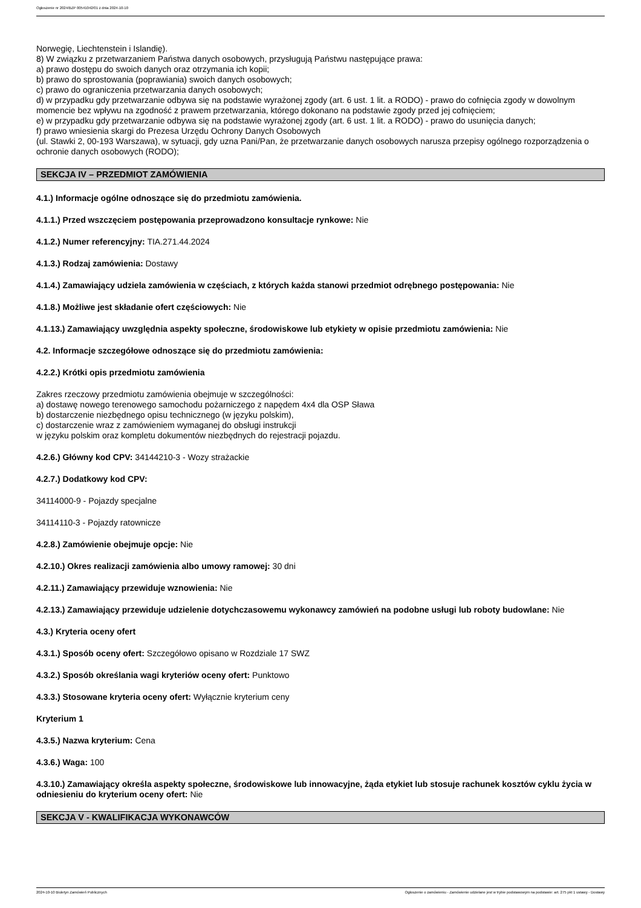Ogłoszenie nr 2024/BZP 00541042/01 z dnia 2024-10-10
Norwegię, Liechtenstein i Islandię).
8) W związku z przetwarzaniem Państwa danych osobowych, przysługują Państwu następujące prawa:
a) prawo dostępu do swoich danych oraz otrzymania ich kopii;
b) prawo do sprostowania (poprawiania) swoich danych osobowych;
c) prawo do ograniczenia przetwarzania danych osobowych;
d) w przypadku gdy przetwarzanie odbywa się na podstawie wyrażonej zgody (art. 6 ust. 1 lit. a RODO) - prawo do cofnięcia zgody w dowolnym momencie bez wpływu na zgodność z prawem przetwarzania, którego dokonano na podstawie zgody przed jej cofnięciem;
e) w przypadku gdy przetwarzanie odbywa się na podstawie wyrażonej zgody (art. 6 ust. 1 lit. a RODO) - prawo do usunięcia danych;
f) prawo wniesienia skargi do Prezesa Urzędu Ochrony Danych Osobowych
(ul. Stawki 2, 00-193 Warszawa), w sytuacji, gdy uzna Pani/Pan, że przetwarzanie danych osobowych narusza przepisy ogólnego rozporządzenia o ochronie danych osobowych (RODO);
SEKCJA IV – PRZEDMIOT ZAMÓWIENIA
4.1.) Informacje ogólne odnoszące się do przedmiotu zamówienia.
4.1.1.) Przed wszczęciem postępowania przeprowadzono konsultacje rynkowe: Nie
4.1.2.) Numer referencyjny: TIA.271.44.2024
4.1.3.) Rodzaj zamówienia: Dostawy
4.1.4.) Zamawiający udziela zamówienia w częściach, z których każda stanowi przedmiot odrębnego postępowania: Nie
4.1.8.) Możliwe jest składanie ofert częściowych: Nie
4.1.13.) Zamawiający uwzględnia aspekty społeczne, środowiskowe lub etykiety w opisie przedmiotu zamówienia: Nie
4.2. Informacje szczegółowe odnoszące się do przedmiotu zamówienia:
4.2.2.) Krótki opis przedmiotu zamówienia
Zakres rzeczowy przedmiotu zamówienia obejmuje w szczególności:
a) dostawę nowego terenowego samochodu pożarniczego z napędem 4x4 dla OSP Sława
b) dostarczenie niezbędnego opisu technicznego (w języku polskim),
c) dostarczenie wraz z zamówieniem wymaganej do obsługi instrukcji
w języku polskim oraz kompletu dokumentów niezbędnych do rejestracji pojazdu.
4.2.6.) Główny kod CPV: 34144210-3 - Wozy strażackie
4.2.7.) Dodatkowy kod CPV:
34114000-9 - Pojazdy specjalne
34114110-3 - Pojazdy ratownicze
4.2.8.) Zamówienie obejmuje opcje: Nie
4.2.10.) Okres realizacji zamówienia albo umowy ramowej: 30 dni
4.2.11.) Zamawiający przewiduje wznowienia: Nie
4.2.13.) Zamawiający przewiduje udzielenie dotychczasowemu wykonawcy zamówień na podobne usługi lub roboty budowlane: Nie
4.3.) Kryteria oceny ofert
4.3.1.) Sposób oceny ofert: Szczegółowo opisano w Rozdziale 17 SWZ
4.3.2.) Sposób określania wagi kryteriów oceny ofert: Punktowo
4.3.3.) Stosowane kryteria oceny ofert: Wyłącznie kryterium ceny
Kryterium 1
4.3.5.) Nazwa kryterium: Cena
4.3.6.) Waga: 100
4.3.10.) Zamawiający określa aspekty społeczne, środowiskowe lub innowacyjne, żąda etykiet lub stosuje rachunek kosztów cyklu życia w odniesieniu do kryterium oceny ofert: Nie
SEKCJA V - KWALIFIKACJA WYKONAWCÓW
2024-10-10 Biuletyn Zamówień Publicznych Ogłoszenie o zamówieniu - Zamówienie udzielane jest w trybie podstawowym na podstawie: art. 275 pkt 1 ustawy - Dostawy